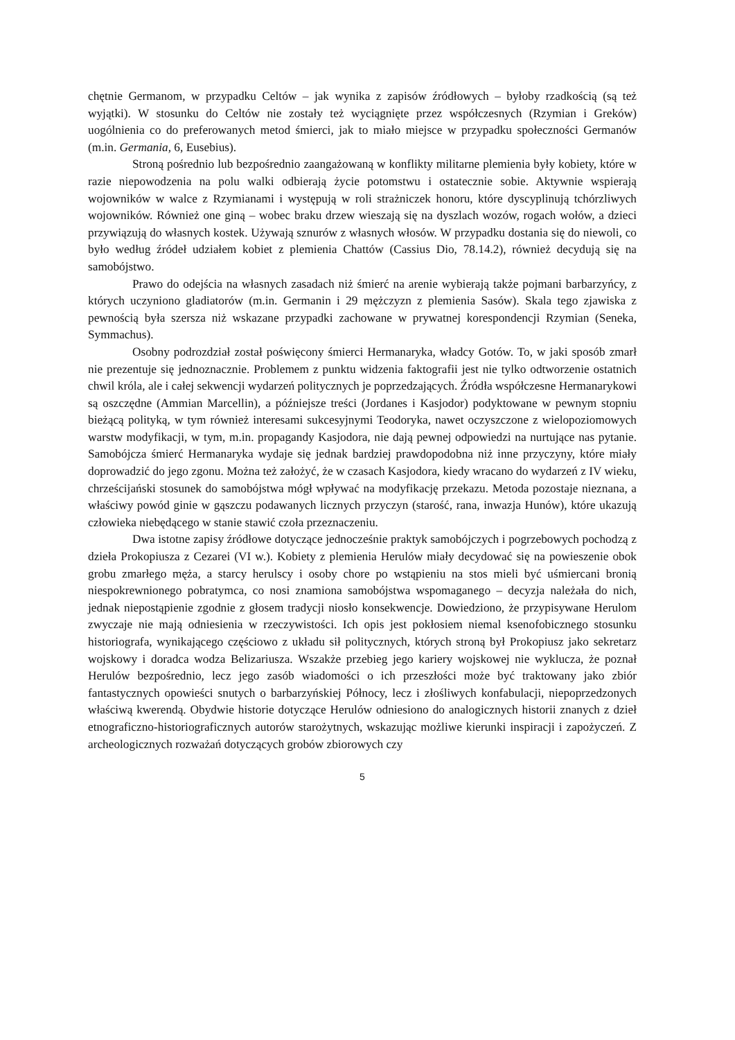chętnie Germanom, w przypadku Celtów – jak wynika z zapisów źródłowych – byłoby rzadkością (są też wyjątki). W stosunku do Celtów nie zostały też wyciągnięte przez współczesnych (Rzymian i Greków) uogólnienia co do preferowanych metod śmierci, jak to miało miejsce w przypadku społeczności Germanów (m.in. Germania, 6, Eusebius).
Stroną pośrednio lub bezpośrednio zaangażowaną w konflikty militarne plemienia były kobiety, które w razie niepowodzenia na polu walki odbierają życie potomstwu i ostatecznie sobie. Aktywnie wspierają wojowników w walce z Rzymianami i występują w roli strażniczek honoru, które dyscyplinują tchórzliwych wojowników. Również one giną – wobec braku drzew wieszają się na dyszlach wozów, rogach wołów, a dzieci przywiązują do własnych kostek. Używają sznurów z własnych włosów. W przypadku dostania się do niewoli, co było według źródeł udziałem kobiet z plemienia Chattów (Cassius Dio, 78.14.2), również decydują się na samobójstwo.
Prawo do odejścia na własnych zasadach niż śmierć na arenie wybierają także pojmani barbarzyńcy, z których uczyniono gladiatorów (m.in. Germanin i 29 mężczyzn z plemienia Sasów). Skala tego zjawiska z pewnością była szersza niż wskazane przypadki zachowane w prywatnej korespondencji Rzymian (Seneka, Symmachus).
Osobny podrozdział został poświęcony śmierci Hermanaryka, władcy Gotów. To, w jaki sposób zmarł nie prezentuje się jednoznacznie. Problemem z punktu widzenia faktografii jest nie tylko odtworzenie ostatnich chwil króla, ale i całej sekwencji wydarzeń politycznych je poprzedzających. Źródła współczesne Hermanarykowi są oszczędne (Ammian Marcellin), a późniejsze treści (Jordanes i Kasjodor) podyktowane w pewnym stopniu bieżącą polityką, w tym również interesami sukcesyjnymi Teodoryka, nawet oczyszczone z wielopoziomowych warstw modyfikacji, w tym, m.in. propagandy Kasjodora, nie dają pewnej odpowiedzi na nurtujące nas pytanie. Samobójcza śmierć Hermanaryka wydaje się jednak bardziej prawdopodobna niż inne przyczyny, które miały doprowadzić do jego zgonu. Można też założyć, że w czasach Kasjodora, kiedy wracano do wydarzeń z IV wieku, chrześcijański stosunek do samobójstwa mógł wpływać na modyfikację przekazu. Metoda pozostaje nieznana, a właściwy powód ginie w gąszczu podawanych licznych przyczyn (starość, rana, inwazja Hunów), które ukazują człowieka niebędącego w stanie stawić czoła przeznaczeniu.
Dwa istotne zapisy źródłowe dotyczące jednocześnie praktyk samobójczych i pogrzebowych pochodzą z dzieła Prokopiusza z Cezarei (VI w.). Kobiety z plemienia Herulów miały decydować się na powieszenie obok grobu zmarłego męża, a starcy herulscy i osoby chore po wstąpieniu na stos mieli być uśmiercani bronią niespokrewnionego pobratymca, co nosi znamiona samobójstwa wspomaganego – decyzja należała do nich, jednak niepostąpienie zgodnie z głosem tradycji niosło konsekwencje. Dowiedziono, że przypisywane Herulom zwyczaje nie mają odniesienia w rzeczywistości. Ich opis jest pokłosiem niemal ksenofobicznego stosunku historiografa, wynikającego częściowo z układu sił politycznych, których stroną był Prokopiusz jako sekretarz wojskowy i doradca wodza Belizariusza. Wszakże przebieg jego kariery wojskowej nie wyklucza, że poznał Herulów bezpośrednio, lecz jego zasób wiadomości o ich przeszłości może być traktowany jako zbiór fantastycznych opowieści snutych o barbarzyńskiej Północy, lecz i złośliwych konfabulacji, niepoprzedzonych właściwą kwerendą. Obydwie historie dotyczące Herulów odniesiono do analogicznych historii znanych z dzieł etnograficzno-historiograficznych autorów starożytnych, wskazując możliwe kierunki inspiracji i zapożyczeń. Z archeologicznych rozważań dotyczących grobów zbiorowych czy
5